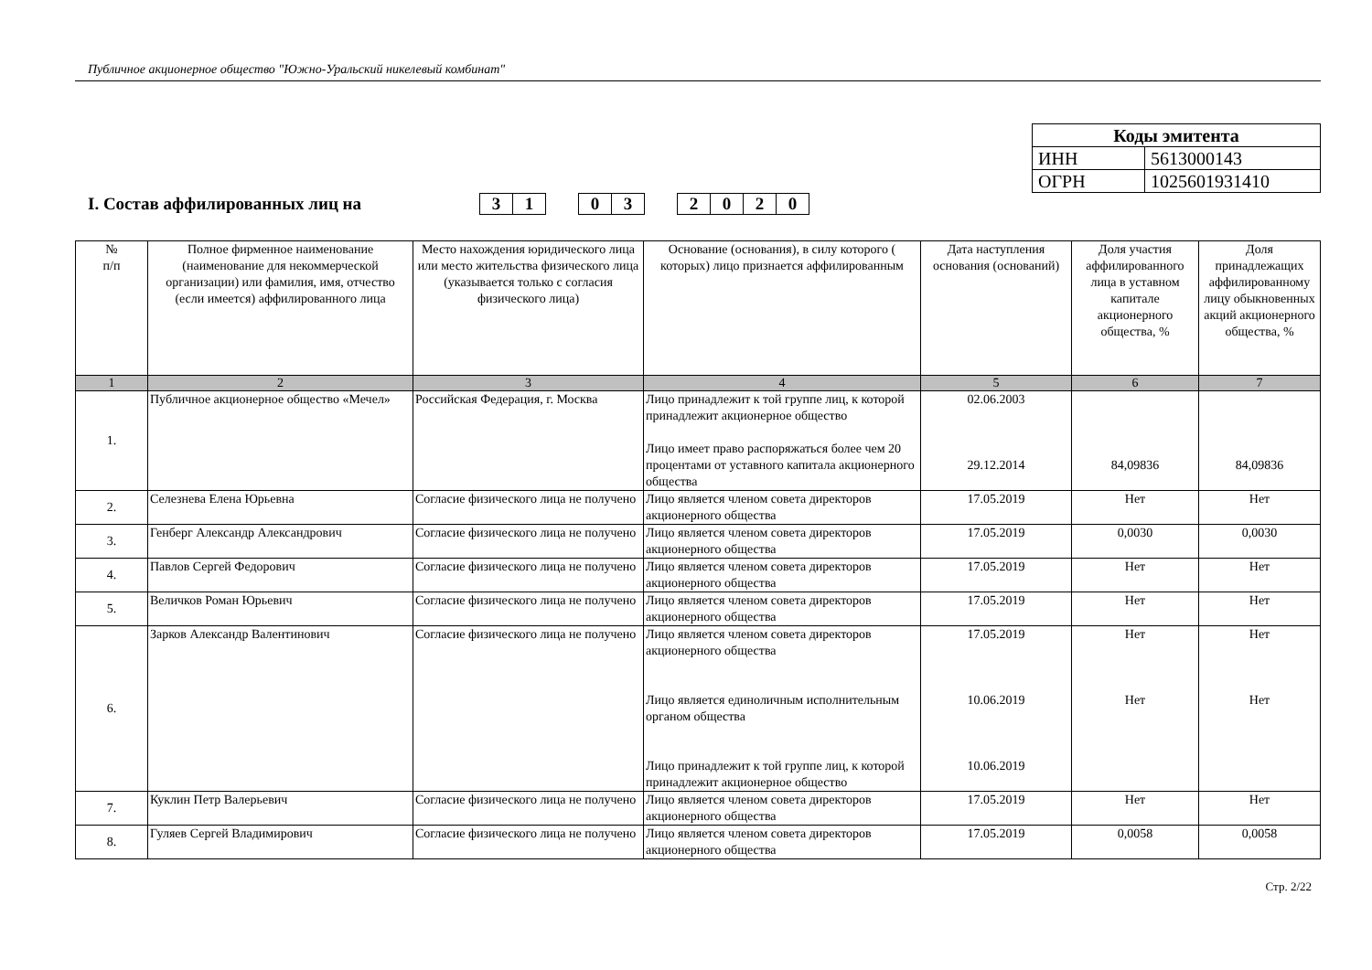Публичное акционерное общество "Южно-Уральский никелевый комбинат"
| Коды эмитента | |
| ИНН | 5613000143 |
| ОГРН | 1025601931410 |
I. Состав аффилированных лиц на 3 1 0 3 2 0 2 0
| № п/п | Полное фирменное наименование (наименование для некоммерческой организации) или фамилия, имя, отчество (если имеется) аффилированного лица | Место нахождения юридического лица или место жительства физического лица (указывается только с согласия физического лица) | Основание (основания), в силу которого ( которых) лицо признается аффилированным | Дата наступления основания (оснований) | Доля участия аффилированного лица в уставном капитале акционерного общества, % | Доля принадлежащих аффилированному лицу обыкновенных акций акционерного общества, % |
| --- | --- | --- | --- | --- | --- | --- |
| 1 | 2 | 3 | 4 | 5 | 6 | 7 |
| 1. | Публичное акционерное общество «Мечел» | Российская Федерация, г. Москва | Лицо принадлежит к той группе лиц, к которой принадлежит акционерное общество Лицо имеет право распоряжаться более чем 20 процентами от уставного капитала акционерного общества | 02.06.2003 29.12.2014 | 84,09836 | 84,09836 |
| 2. | Селезнева Елена Юрьевна | Согласие физического лица не получено | Лицо является членом совета директоров акционерного общества | 17.05.2019 | Нет | Нет |
| 3. | Генберг Александр Александрович | Согласие физического лица не получено | Лицо является членом совета директоров акционерного общества | 17.05.2019 | 0,0030 | 0,0030 |
| 4. | Павлов Сергей Федорович | Согласие физического лица не получено | Лицо является членом совета директоров акционерного общества | 17.05.2019 | Нет | Нет |
| 5. | Величков Роман Юрьевич | Согласие физического лица не получено | Лицо является членом совета директоров акционерного общества | 17.05.2019 | Нет | Нет |
| 6. | Зарков Александр Валентинович | Согласие физического лица не получено | Лицо является членом совета директоров акционерного общества Лицо является единоличным исполнительным органом общества Лицо принадлежит к той группе лиц, к которой принадлежит акционерное общество | 17.05.2019 10.06.2019 10.06.2019 | Нет Нет | Нет Нет |
| 7. | Куклин Петр Валерьевич | Согласие физического лица не получено | Лицо является членом совета директоров акционерного общества | 17.05.2019 | Нет | Нет |
| 8. | Гуляев Сергей Владимирович | Согласие физического лица не получено | Лицо является членом совета директоров акционерного общества | 17.05.2019 | 0,0058 | 0,0058 |
Стр. 2/22